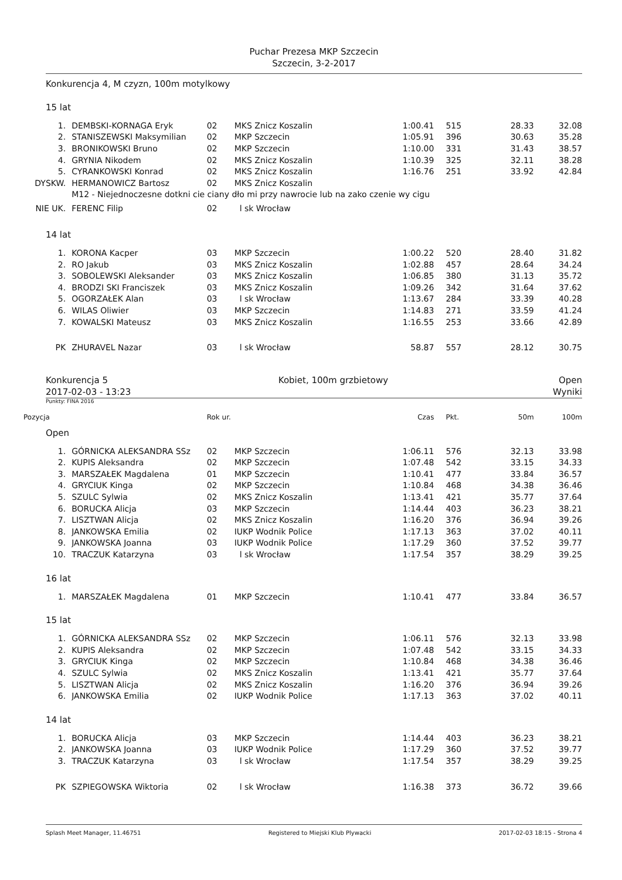Puchar Prezesa MKP Szczecin
Szczecin, 3-2-2017
Konkurencja 4, M czyzn, 100m motylkowy
15 lat
| 1. | DEMBSKI-KORNAGA Eryk | 02 | MKS Znicz Koszalin | 1:00.41 | 515 | 28.33 | 32.08 |
| 2. | STANISZEWSKI Maksymilian | 02 | MKP Szczecin | 1:05.91 | 396 | 30.63 | 35.28 |
| 3. | BRONIKOWSKI Bruno | 02 | MKP Szczecin | 1:10.00 | 331 | 31.43 | 38.57 |
| 4. | GRYNIA Nikodem | 02 | MKS Znicz Koszalin | 1:10.39 | 325 | 32.11 | 38.28 |
| 5. | CYRANKOWSKI Konrad | 02 | MKS Znicz Koszalin | 1:16.76 | 251 | 33.92 | 42.84 |
| DYSKW. | HERMANOWICZ Bartosz | 02 | MKS Znicz Koszalin | | | | |
| | M12 - Niejednoczesne dotkni cie ciany dło mi przy nawrocie lub na zako czenie wy cigu | | | | | | |
| NIE UK. | FERENC Filip | 02 | l sk Wrocław | | | | |
14 lat
| 1. | KORONA Kacper | 03 | MKP Szczecin | 1:00.22 | 520 | 28.40 | 31.82 |
| 2. | RO Jakub | 03 | MKS Znicz Koszalin | 1:02.88 | 457 | 28.64 | 34.24 |
| 3. | SOBOLEWSKI Aleksander | 03 | MKS Znicz Koszalin | 1:06.85 | 380 | 31.13 | 35.72 |
| 4. | BRODZI SKI Franciszek | 03 | MKS Znicz Koszalin | 1:09.26 | 342 | 31.64 | 37.62 |
| 5. | OGORZAŁEK Alan | 03 | l sk Wrocław | 1:13.67 | 284 | 33.39 | 40.28 |
| 6. | WILAS Oliwier | 03 | MKP Szczecin | 1:14.83 | 271 | 33.59 | 41.24 |
| 7. | KOWALSKI Mateusz | 03 | MKS Znicz Koszalin | 1:16.55 | 253 | 33.66 | 42.89 |
| PK | ZHURAVEL Nazar | 03 | l sk Wrocław | 58.87 | 557 | 28.12 | 30.75 |
Konkurencja 5 Kobiet, 100m grzbietowy Open
2017-02-03 - 13:23 Wyniki
Punkty: FINA 2016
| Pozycja | | Rok ur. | | Czas | Pkt. | 50m | 100m |
| --- | --- | --- | --- | --- | --- | --- | --- |
Open
| 1. | GÓRNICKA ALEKSANDRA SSz | 02 | MKP Szczecin | 1:06.11 | 576 | 32.13 | 33.98 |
| 2. | KUPIS Aleksandra | 02 | MKP Szczecin | 1:07.48 | 542 | 33.15 | 34.33 |
| 3. | MARSZAŁEK Magdalena | 01 | MKP Szczecin | 1:10.41 | 477 | 33.84 | 36.57 |
| 4. | GRYCIUK Kinga | 02 | MKP Szczecin | 1:10.84 | 468 | 34.38 | 36.46 |
| 5. | SZULC Sylwia | 02 | MKS Znicz Koszalin | 1:13.41 | 421 | 35.77 | 37.64 |
| 6. | BORUCKA Alicja | 03 | MKP Szczecin | 1:14.44 | 403 | 36.23 | 38.21 |
| 7. | LISZTWAN Alicja | 02 | MKS Znicz Koszalin | 1:16.20 | 376 | 36.94 | 39.26 |
| 8. | JANKOWSKA Emilia | 02 | IUKP Wodnik Police | 1:17.13 | 363 | 37.02 | 40.11 |
| 9. | JANKOWSKA Joanna | 03 | IUKP Wodnik Police | 1:17.29 | 360 | 37.52 | 39.77 |
| 10. | TRACZUK Katarzyna | 03 | l sk Wrocław | 1:17.54 | 357 | 38.29 | 39.25 |
16 lat
| 1. | MARSZAŁEK Magdalena | 01 | MKP Szczecin | 1:10.41 | 477 | 33.84 | 36.57 |
15 lat
| 1. | GÓRNICKA ALEKSANDRA SSz | 02 | MKP Szczecin | 1:06.11 | 576 | 32.13 | 33.98 |
| 2. | KUPIS Aleksandra | 02 | MKP Szczecin | 1:07.48 | 542 | 33.15 | 34.33 |
| 3. | GRYCIUK Kinga | 02 | MKP Szczecin | 1:10.84 | 468 | 34.38 | 36.46 |
| 4. | SZULC Sylwia | 02 | MKS Znicz Koszalin | 1:13.41 | 421 | 35.77 | 37.64 |
| 5. | LISZTWAN Alicja | 02 | MKS Znicz Koszalin | 1:16.20 | 376 | 36.94 | 39.26 |
| 6. | JANKOWSKA Emilia | 02 | IUKP Wodnik Police | 1:17.13 | 363 | 37.02 | 40.11 |
14 lat
| 1. | BORUCKA Alicja | 03 | MKP Szczecin | 1:14.44 | 403 | 36.23 | 38.21 |
| 2. | JANKOWSKA Joanna | 03 | IUKP Wodnik Police | 1:17.29 | 360 | 37.52 | 39.77 |
| 3. | TRACZUK Katarzyna | 03 | l sk Wrocław | 1:17.54 | 357 | 38.29 | 39.25 |
| PK | SZPIEGOWSKA Wiktoria | 02 | l sk Wrocław | 1:16.38 | 373 | 36.72 | 39.66 |
Splash Meet Manager, 11.46751 Registered to Miejski Klub Plywacki 2017-02-03 18:15 - Strona 4